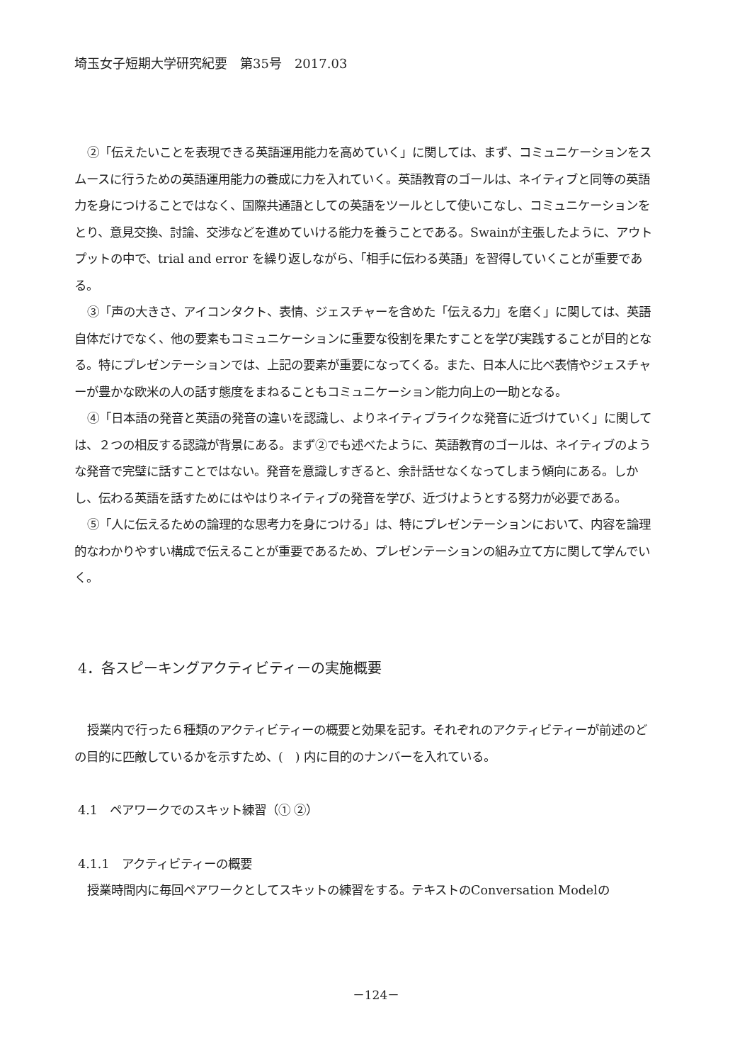埼玉女子短期大学研究紀要　第35号　2017.03
②「伝えたいことを表現できる英語運用能力を高めていく」に関しては、まず、コミュニケーションをスムースに行うための英語運用能力の養成に力を入れていく。英語教育のゴールは、ネイティブと同等の英語力を身につけることではなく、国際共通語としての英語をツールとして使いこなし、コミュニケーションをとり、意見交換、討論、交渉などを進めていける能力を養うことである。Swainが主張したように、アウトプットの中で、trial and error を繰り返しながら、「相手に伝わる英語」を習得していくことが重要である。
③「声の大きさ、アイコンタクト、表情、ジェスチャーを含めた「伝える力」を磨く」に関しては、英語自体だけでなく、他の要素もコミュニケーションに重要な役割を果たすことを学び実践することが目的となる。特にプレゼンテーションでは、上記の要素が重要になってくる。また、日本人に比べ表情やジェスチャーが豊かな欧米の人の話す態度をまねることもコミュニケーション能力向上の一助となる。
④「日本語の発音と英語の発音の違いを認識し、よりネイティブライクな発音に近づけていく」に関しては、２つの相反する認識が背景にある。まず②でも述べたように、英語教育のゴールは、ネイティブのような発音で完璧に話すことではない。発音を意識しすぎると、余計話せなくなってしまう傾向にある。しかし、伝わる英語を話すためにはやはりネイティブの発音を学び、近づけようとする努力が必要である。
⑤「人に伝えるための論理的な思考力を身につける」は、特にプレゼンテーションにおいて、内容を論理的なわかりやすい構成で伝えることが重要であるため、プレゼンテーションの組み立て方に関して学んでいく。
4．各スピーキングアクティビティーの実施概要
授業内で行った６種類のアクティビティーの概要と効果を記す。それぞれのアクティビティーが前述のどの目的に匹敵しているかを示すため、(　) 内に目的のナンバーを入れている。
4.1　ペアワークでのスキット練習（① ②）
4.1.1　アクティビティーの概要
授業時間内に毎回ペアワークとしてスキットの練習をする。テキストのConversation Modelの
－124－